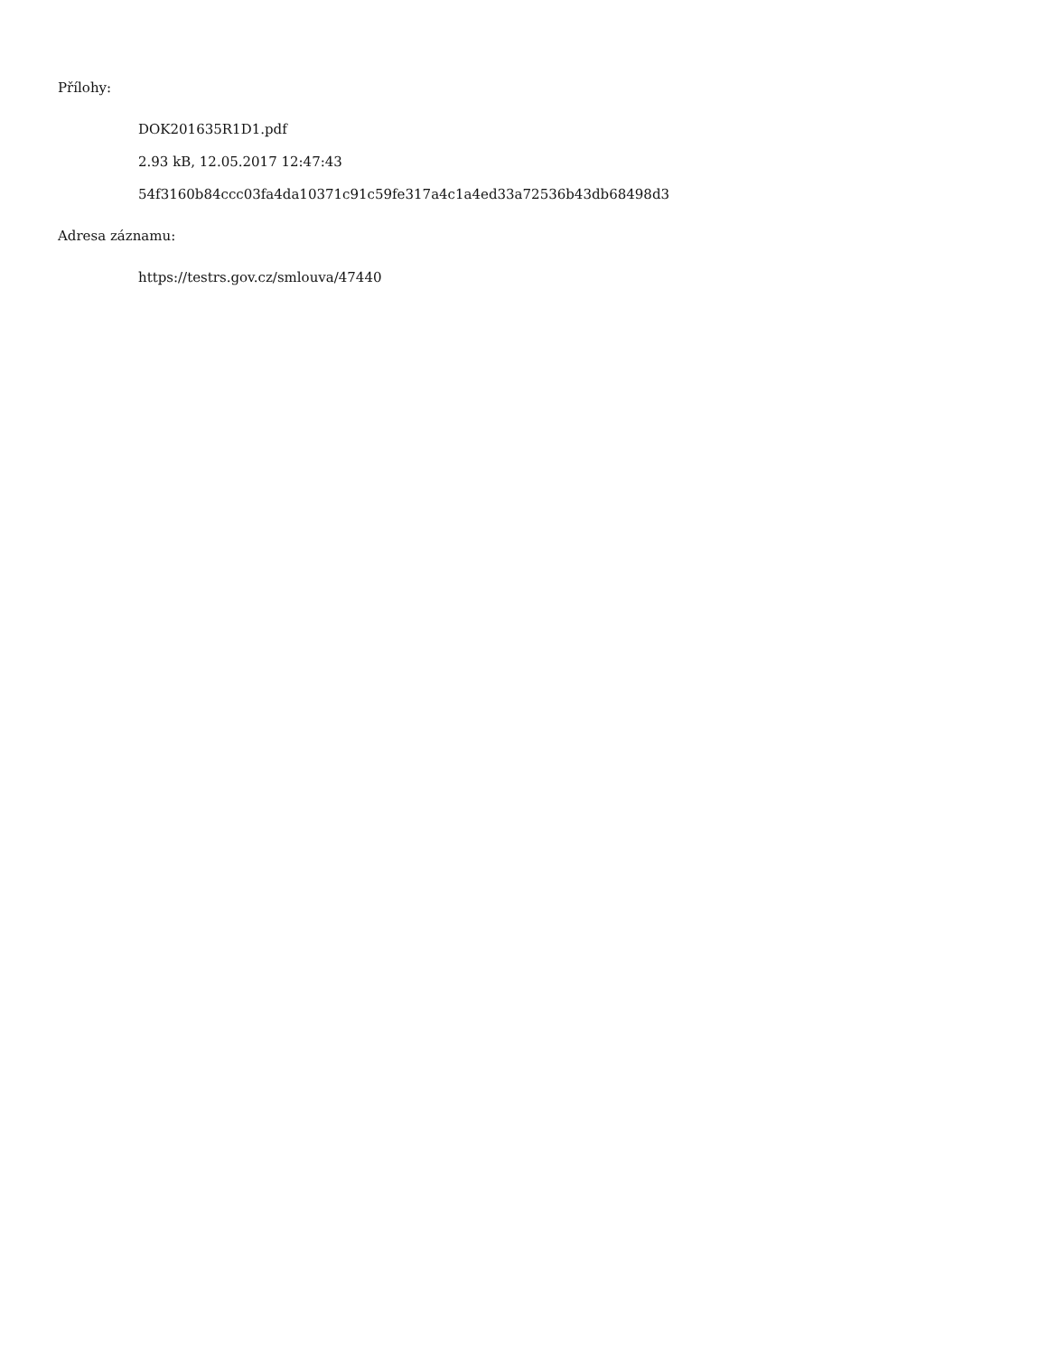Přílohy:
DOK201635R1D1.pdf
2.93 kB, 12.05.2017 12:47:43
54f3160b84ccc03fa4da10371c91c59fe317a4c1a4ed33a72536b43db68498d3
Adresa záznamu:
https://testrs.gov.cz/smlouva/47440